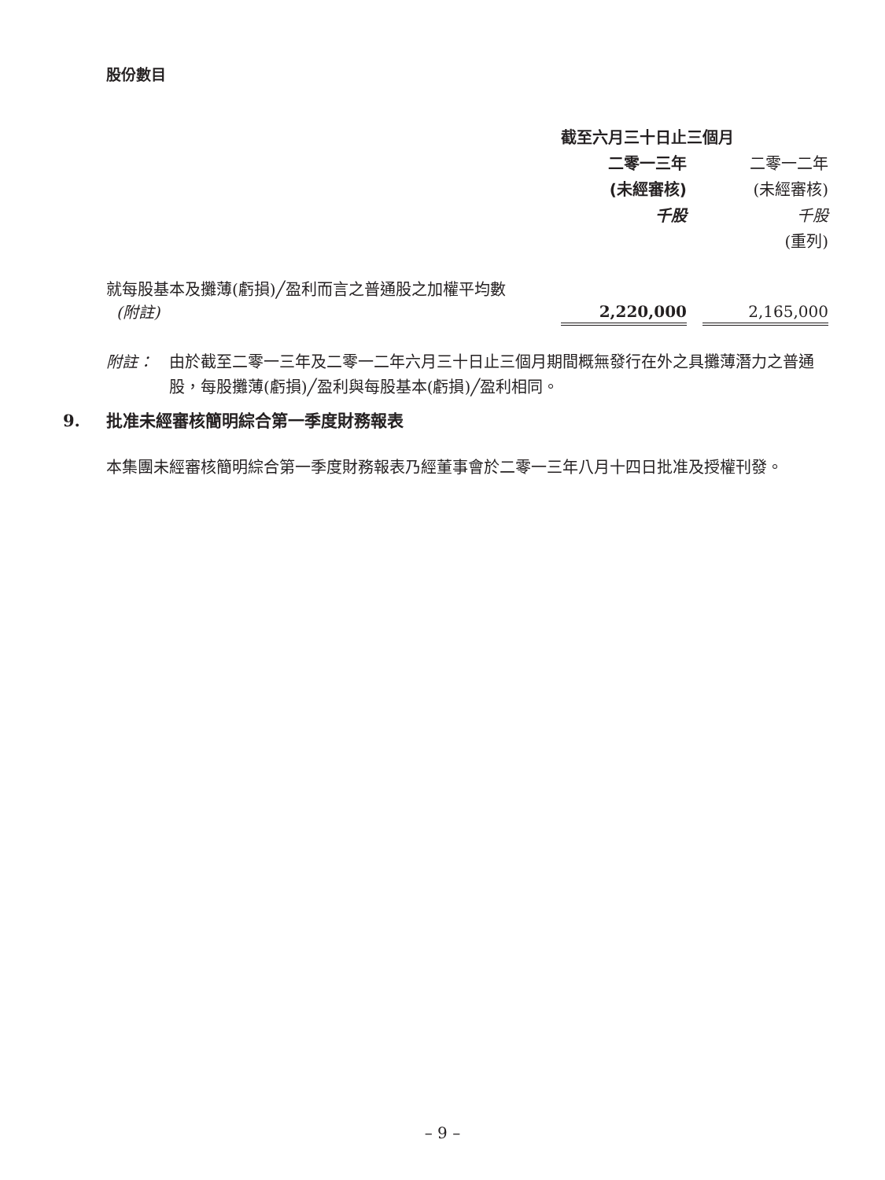股份數目
| | 截至六月三十日止三個月 | | |
| --- | --- | --- | --- |
| | 二零一三年 | | 二零一二年 |
| | (未經審核) | | (未經審核) |
| | 千股 | | 千股 |
| | | | (重列) |
| 就每股基本及攤薄(虧損)╱盈利而言之普通股之加權平均數 (附註) | 2,220,000 | | 2,165,000 |
附註： 由於截至二零一三年及二零一二年六月三十日止三個月期間概無發行在外之具攤薄潛力之普通股，每股攤薄(虧損)╱盈利與每股基本(虧損)╱盈利相同。
9. 批准未經審核簡明綜合第一季度財務報表
本集團未經審核簡明綜合第一季度財務報表乃經董事會於二零一三年八月十四日批准及授權刊發。
– 9 –